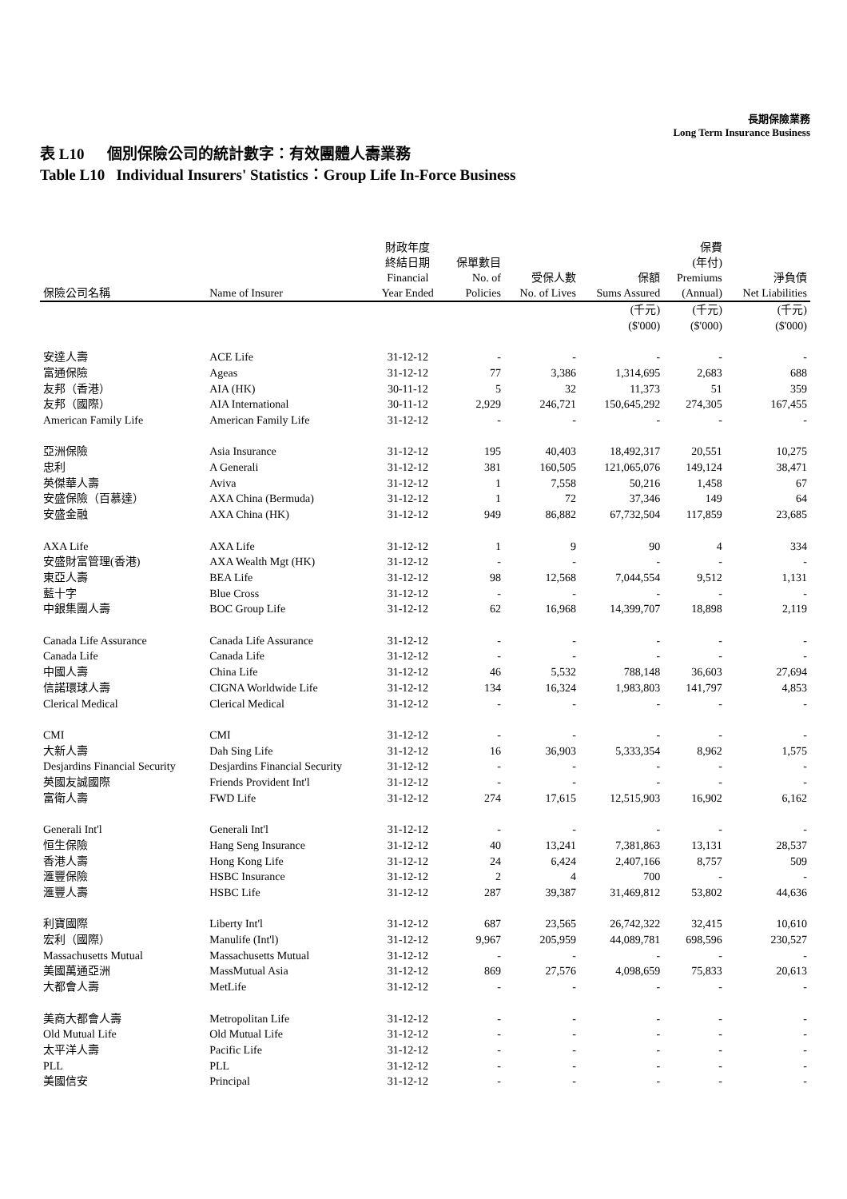長期保險業務
Long Term Insurance Business
表 L10 個別保險公司的統計數字：有效團體人壽業務
Table L10 Individual Insurers' Statistics：Group Life In-Force Business
| 保險公司名稱 | Name of Insurer | 財政年度 終結日期 Financial Year Ended | 保單數目 No. of Policies | 受保人數 No. of Lives | 保額 Sums Assured | 保費 (年付) Premiums (Annual) | 淨負債 Net Liabilities |
| --- | --- | --- | --- | --- | --- | --- | --- |
| | | | | | (千元) ($'000) | (千元) ($'000) | (千元) ($'000) |
| 安達人壽 | ACE Life | 31-12-12 | - | - | - | - | - |
| 富通保險 | Ageas | 31-12-12 | 77 | 3,386 | 1,314,695 | 2,683 | 688 |
| 友邦（香港） | AIA (HK) | 30-11-12 | 5 | 32 | 11,373 | 51 | 359 |
| 友邦（國際） | AIA International | 30-11-12 | 2,929 | 246,721 | 150,645,292 | 274,305 | 167,455 |
| American Family Life | American Family Life | 31-12-12 | - | - | - | - | - |
| 亞洲保險 | Asia Insurance | 31-12-12 | 195 | 40,403 | 18,492,317 | 20,551 | 10,275 |
| 忠利 | A Generali | 31-12-12 | 381 | 160,505 | 121,065,076 | 149,124 | 38,471 |
| 英傑華人壽 | Aviva | 31-12-12 | 1 | 7,558 | 50,216 | 1,458 | 67 |
| 安盛保險（百慕達） | AXA China (Bermuda) | 31-12-12 | 1 | 72 | 37,346 | 149 | 64 |
| 安盛金融 | AXA China (HK) | 31-12-12 | 949 | 86,882 | 67,732,504 | 117,859 | 23,685 |
| AXA Life | AXA Life | 31-12-12 | 1 | 9 | 90 | 4 | 334 |
| 安盛財富管理(香港) | AXA Wealth Mgt (HK) | 31-12-12 | - | - | - | - | - |
| 東亞人壽 | BEA Life | 31-12-12 | 98 | 12,568 | 7,044,554 | 9,512 | 1,131 |
| 藍十字 | Blue Cross | 31-12-12 | - | - | - | - | - |
| 中銀集團人壽 | BOC Group Life | 31-12-12 | 62 | 16,968 | 14,399,707 | 18,898 | 2,119 |
| Canada Life Assurance | Canada Life Assurance | 31-12-12 | - | - | - | - | - |
| Canada Life | Canada Life | 31-12-12 | - | - | - | - | - |
| 中國人壽 | China Life | 31-12-12 | 46 | 5,532 | 788,148 | 36,603 | 27,694 |
| 信諾環球人壽 | CIGNA Worldwide Life | 31-12-12 | 134 | 16,324 | 1,983,803 | 141,797 | 4,853 |
| Clerical Medical | Clerical Medical | 31-12-12 | - | - | - | - | - |
| CMI | CMI | 31-12-12 | - | - | - | - | - |
| 大新人壽 | Dah Sing Life | 31-12-12 | 16 | 36,903 | 5,333,354 | 8,962 | 1,575 |
| Desjardins Financial Security | Desjardins Financial Security | 31-12-12 | - | - | - | - | - |
| 英國友誠國際 | Friends Provident Int'l | 31-12-12 | - | - | - | - | - |
| 富衛人壽 | FWD Life | 31-12-12 | 274 | 17,615 | 12,515,903 | 16,902 | 6,162 |
| Generali Int'l | Generali Int'l | 31-12-12 | - | - | - | - | - |
| 恒生保險 | Hang Seng Insurance | 31-12-12 | 40 | 13,241 | 7,381,863 | 13,131 | 28,537 |
| 香港人壽 | Hong Kong Life | 31-12-12 | 24 | 6,424 | 2,407,166 | 8,757 | 509 |
| 滙豐保險 | HSBC Insurance | 31-12-12 | 2 | 4 | 700 | - | - |
| 滙豐人壽 | HSBC Life | 31-12-12 | 287 | 39,387 | 31,469,812 | 53,802 | 44,636 |
| 利寶國際 | Liberty Int'l | 31-12-12 | 687 | 23,565 | 26,742,322 | 32,415 | 10,610 |
| 宏利（國際） | Manulife (Int'l) | 31-12-12 | 9,967 | 205,959 | 44,089,781 | 698,596 | 230,527 |
| Massachusetts Mutual | Massachusetts Mutual | 31-12-12 | - | - | - | - | - |
| 美國萬通亞洲 | MassMutual Asia | 31-12-12 | 869 | 27,576 | 4,098,659 | 75,833 | 20,613 |
| 大都會人壽 | MetLife | 31-12-12 | - | - | - | - | - |
| 美商大都會人壽 | Metropolitan Life | 31-12-12 | - | - | - | - | - |
| Old Mutual Life | Old Mutual Life | 31-12-12 | - | - | - | - | - |
| 太平洋人壽 | Pacific Life | 31-12-12 | - | - | - | - | - |
| PLL | PLL | 31-12-12 | - | - | - | - | - |
| 美國信安 | Principal | 31-12-12 | - | - | - | - | - |